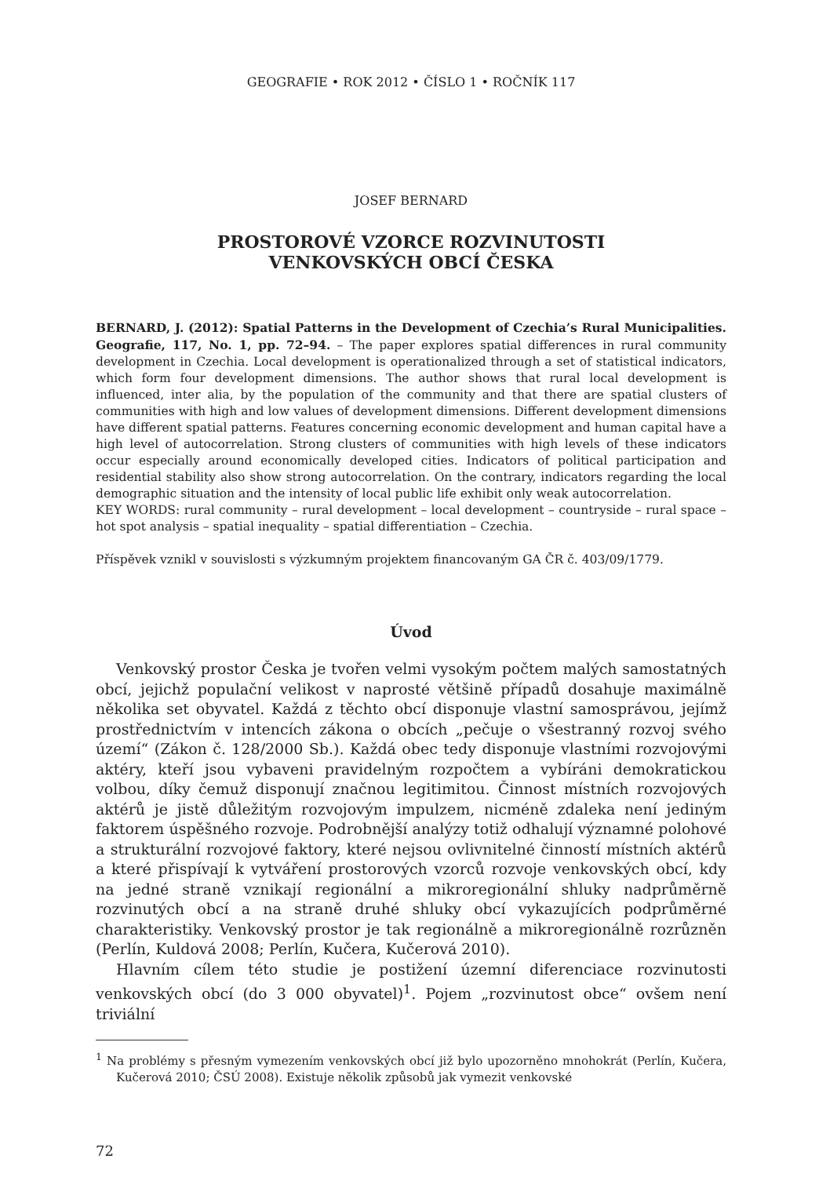GEOGRAFIE • ROK 2012 • ČÍSLO 1 • ROČNÍK 117
JOSEF BERNARD
PROSTOROVÉ VZORCE ROZVINUTOSTI
VENKOVSKÝCH OBCÍ ČESKA
BERNARD, J. (2012): Spatial Patterns in the Development of Czechia’s Rural Municipalities. Geografie, 117, No. 1, pp. 72–94. – The paper explores spatial differences in rural community development in Czechia. Local development is operationalized through a set of statistical indicators, which form four development dimensions. The author shows that rural local development is influenced, inter alia, by the population of the community and that there are spatial clusters of communities with high and low values of development dimensions. Different development dimensions have different spatial patterns. Features concerning economic development and human capital have a high level of autocorrelation. Strong clusters of communities with high levels of these indicators occur especially around economically developed cities. Indicators of political participation and residential stability also show strong autocorrelation. On the contrary, indicators regarding the local demographic situation and the intensity of local public life exhibit only weak autocorrelation.
KEY WORDS: rural community – rural development – local development – countryside – rural space – hot spot analysis – spatial inequality – spatial differentiation – Czechia.
Příspěvek vznikl v souvislosti s výzkumným projektem financovaným GA ČR č. 403/09/1779.
Úvod
Venkovský prostor Česka je tvořen velmi vysokým počtem malých samostatných obcí, jejichž populační velikost v naprosté většině případů dosahuje maximálně několika set obyvatel. Každá z těchto obcí disponuje vlastní samosprávou, jejímž prostřednictvím v intencích zákona o obcích „pečuje o všestranný rozvoj svého území“ (Zákon č. 128/2000 Sb.). Každá obec tedy disponuje vlastními rozvojovými aktéry, kteří jsou vybaveni pravidelným rozpočtem a vybíráni demokratickou volbou, díky čemuž disponují značnou legitimitou. Činnost místních rozvojových aktérů je jistě důležitým rozvojovým impulzem, nicméně zdaleka není jediným faktorem úspěšného rozvoje. Podrobnější analýzy totiž odhalují významné polohové a strukturální rozvojové faktory, které nejsou ovlivnitelné činností místních aktérů a které přispívají k vytváření prostorových vzorců rozvoje venkovských obcí, kdy na jedné straně vznikají regionální a mikroregionální shluky nadprůměrně rozvinutých obcí a na straně druhé shluky obcí vykazujících podprůměrné charakteristiky. Venkovský prostor je tak regionálně a mikroregionálně rozrůzněn (Perlín, Kuldová 2008; Perlín, Kučera, Kučerová 2010).
Hlavním cílem této studie je postižení územní diferenciace rozvinutosti venkovských obcí (do 3 000 obyvatel)<sup>1</sup>. Pojem „rozvinutost obce“ ovšem není triviální
<sup>1</sup> Na problémy s přesným vymezením venkovských obcí již bylo upozorněno mnohokrát (Perlín, Kučera, Kučerová 2010; ČSÚ 2008). Existuje několik způsobů jak vymezit venkovské
72